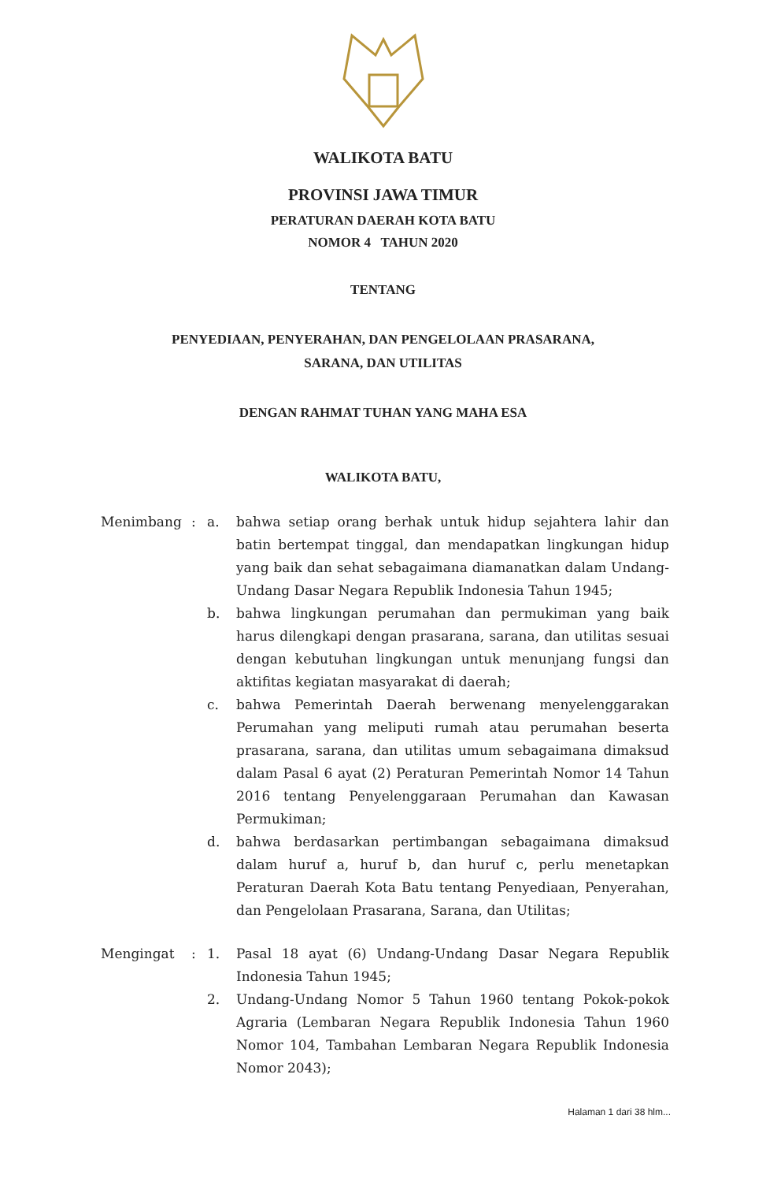WALIKOTA BATU
PROVINSI JAWA TIMUR
PERATURAN DAERAH KOTA BATU
NOMOR 4 TAHUN 2020
TENTANG
PENYEDIAAN, PENYERAHAN, DAN PENGELOLAAN PRASARANA,
SARANA, DAN UTILITAS
DENGAN RAHMAT TUHAN YANG MAHA ESA
WALIKOTA BATU,
| Menimbang | : | a. | bahwa setiap orang berhak untuk hidup sejahtera lahir dan batin bertempat tinggal, dan mendapatkan lingkungan hidup yang baik dan sehat sebagaimana diamanatkan dalam Undang-Undang Dasar Negara Republik Indonesia Tahun 1945; |
| | | b. | bahwa lingkungan perumahan dan permukiman yang baik harus dilengkapi dengan prasarana, sarana, dan utilitas sesuai dengan kebutuhan lingkungan untuk menunjang fungsi dan aktifitas kegiatan masyarakat di daerah; |
| | | c. | bahwa Pemerintah Daerah berwenang menyelenggarakan Perumahan yang meliputi rumah atau perumahan beserta prasarana, sarana, dan utilitas umum sebagaimana dimaksud dalam Pasal 6 ayat (2) Peraturan Pemerintah Nomor 14 Tahun 2016 tentang Penyelenggaraan Perumahan dan Kawasan Permukiman; |
| | | d. | bahwa berdasarkan pertimbangan sebagaimana dimaksud dalam huruf a, huruf b, dan huruf c, perlu menetapkan Peraturan Daerah Kota Batu tentang Penyediaan, Penyerahan, dan Pengelolaan Prasarana, Sarana, dan Utilitas; |
| Mengingat | : | 1. | Pasal 18 ayat (6) Undang-Undang Dasar Negara Republik Indonesia Tahun 1945; |
| | | 2. | Undang-Undang Nomor 5 Tahun 1960 tentang Pokok-pokok Agraria (Lembaran Negara Republik Indonesia Tahun 1960 Nomor 104, Tambahan Lembaran Negara Republik Indonesia Nomor 2043); |
Halaman 1 dari 38 hlm...